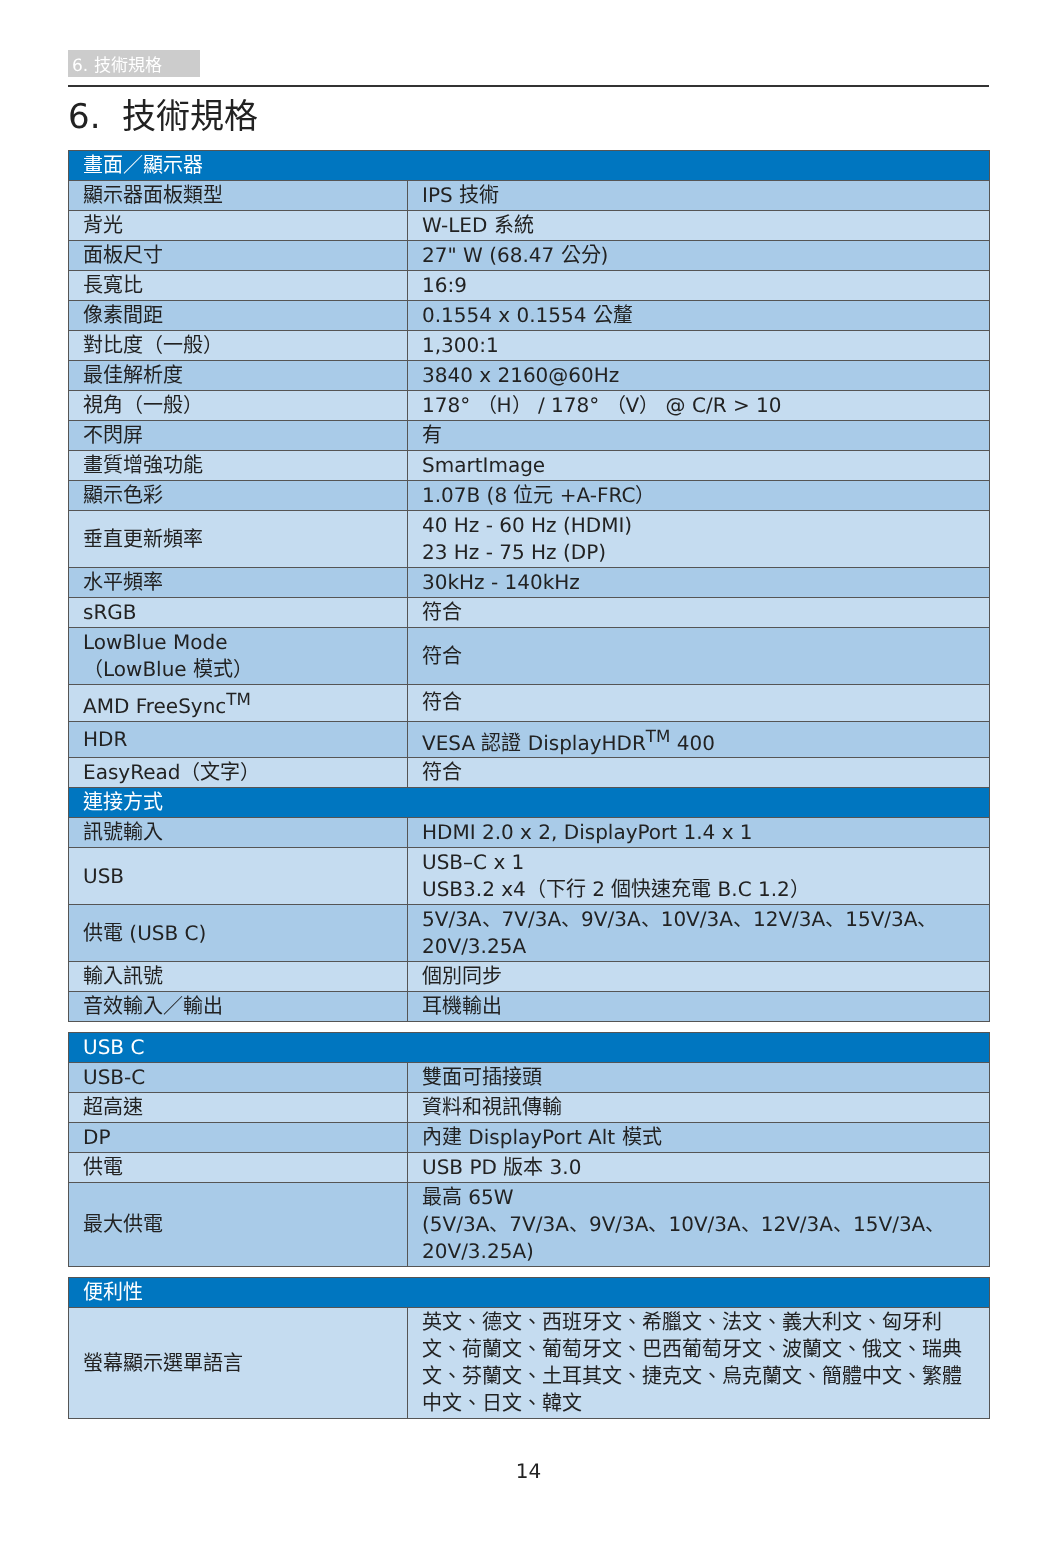6. 技術規格
6. 技術規格
| 畫面／顯示器 | |
| --- | --- |
| 顯示器面板類型 | IPS 技術 |
| 背光 | W-LED 系統 |
| 面板尺寸 | 27" W (68.47 公分) |
| 長寬比 | 16:9 |
| 像素間距 | 0.1554 x 0.1554 公釐 |
| 對比度（一般） | 1,300:1 |
| 最佳解析度 | 3840 x 2160@60Hz |
| 視角（一般） | 178° （H） / 178° （V） @ C/R > 10 |
| 不閃屏 | 有 |
| 畫質增強功能 | SmartImage |
| 顯示色彩 | 1.07B (8 位元 +A-FRC） |
| 垂直更新頻率 | 40 Hz - 60 Hz (HDMI) 23 Hz - 75 Hz (DP) |
| 水平頻率 | 30kHz - 140kHz |
| sRGB | 符合 |
| LowBlue Mode （LowBlue 模式） | 符合 |
| AMD FreeSync<sup>TM</sup> | 符合 |
| HDR | VESA 認證 DisplayHDR<sup>TM</sup> 400 |
| EasyRead（文字） | 符合 |
| 連接方式 | |
| 訊號輸入 | HDMI 2.0 x 2, DisplayPort 1.4 x 1 |
| USB | USB–C x 1 USB3.2 x4（下行 2 個快速充電 B.C 1.2） |
| 供電 (USB C) | 5V/3A、7V/3A、9V/3A、10V/3A、12V/3A、15V/3A、20V/3.25A |
| 輸入訊號 | 個別同步 |
| 音效輸入／輸出 | 耳機輸出 |
| USB C | |
| --- | --- |
| USB-C | 雙面可插接頭 |
| 超高速 | 資料和視訊傳輸 |
| DP | 內建 DisplayPort Alt 模式 |
| 供電 | USB PD 版本 3.0 |
| 最大供電 | 最高 65W (5V/3A、7V/3A、9V/3A、10V/3A、12V/3A、15V/3A、20V/3.25A) |
| 便利性 | |
| --- | --- |
| 螢幕顯示選單語言 | 英文、德文、西班牙文、希臘文、法文、義大利文、匈牙利文、荷蘭文、葡萄牙文、巴西葡萄牙文、波蘭文、俄文、瑞典文、芬蘭文、土耳其文、捷克文、烏克蘭文、簡體中文、繁體中文、日文、韓文 |
14